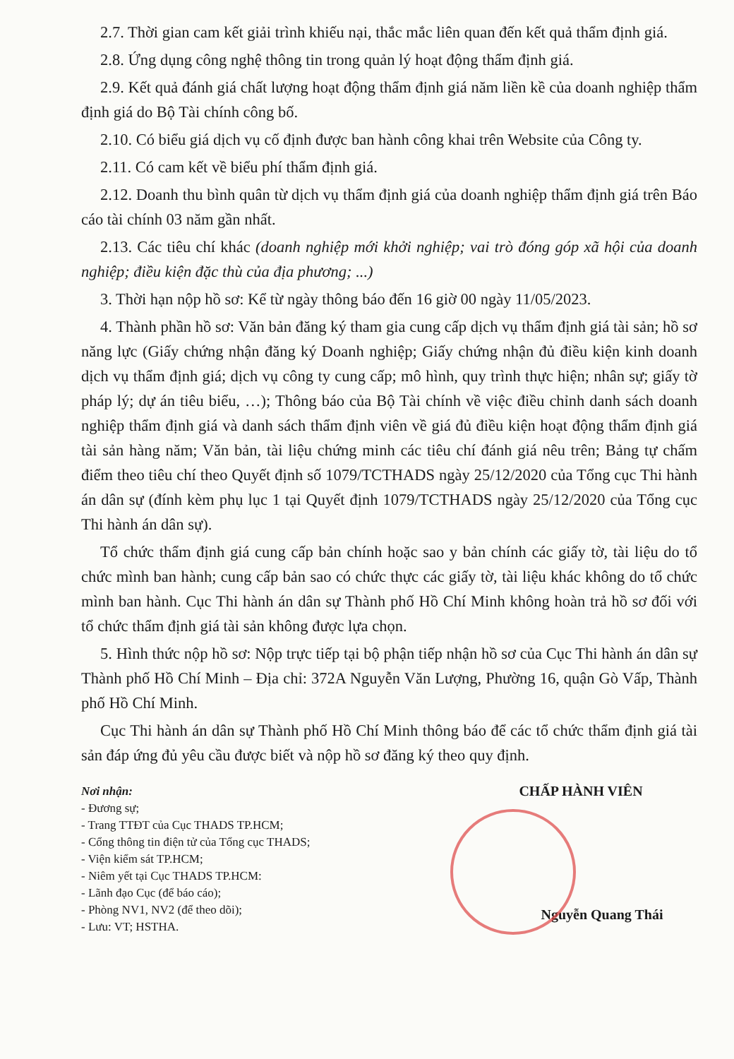2.7. Thời gian cam kết giải trình khiếu nại, thắc mắc liên quan đến kết quả thẩm định giá.
2.8. Ứng dụng công nghệ thông tin trong quản lý hoạt động thẩm định giá.
2.9. Kết quả đánh giá chất lượng hoạt động thẩm định giá năm liền kề của doanh nghiệp thẩm định giá do Bộ Tài chính công bố.
2.10. Có biểu giá dịch vụ cố định được ban hành công khai trên Website của Công ty.
2.11. Có cam kết về biểu phí thẩm định giá.
2.12. Doanh thu bình quân từ dịch vụ thẩm định giá của doanh nghiệp thẩm định giá trên Báo cáo tài chính 03 năm gần nhất.
2.13. Các tiêu chí khác (doanh nghiệp mới khởi nghiệp; vai trò đóng góp xã hội của doanh nghiệp; điều kiện đặc thù của địa phương; ...)
3. Thời hạn nộp hồ sơ: Kể từ ngày thông báo đến 16 giờ 00 ngày 11/05/2023.
4. Thành phần hồ sơ: Văn bản đăng ký tham gia cung cấp dịch vụ thẩm định giá tài sản; hồ sơ năng lực (Giấy chứng nhận đăng ký Doanh nghiệp; Giấy chứng nhận đủ điều kiện kinh doanh dịch vụ thẩm định giá; dịch vụ công ty cung cấp; mô hình, quy trình thực hiện; nhân sự; giấy tờ pháp lý; dự án tiêu biểu, …); Thông báo của Bộ Tài chính về việc điều chỉnh danh sách doanh nghiệp thẩm định giá và danh sách thẩm định viên về giá đủ điều kiện hoạt động thẩm định giá tài sản hàng năm; Văn bản, tài liệu chứng minh các tiêu chí đánh giá nêu trên; Bảng tự chấm điểm theo tiêu chí theo Quyết định số 1079/TCTHADS ngày 25/12/2020 của Tổng cục Thi hành án dân sự (đính kèm phụ lục 1 tại Quyết định 1079/TCTHADS ngày 25/12/2020 của Tổng cục Thi hành án dân sự).
Tổ chức thẩm định giá cung cấp bản chính hoặc sao y bản chính các giấy tờ, tài liệu do tổ chức mình ban hành; cung cấp bản sao có chức thực các giấy tờ, tài liệu khác không do tổ chức mình ban hành. Cục Thi hành án dân sự Thành phố Hồ Chí Minh không hoàn trả hồ sơ đối với tổ chức thẩm định giá tài sản không được lựa chọn.
5. Hình thức nộp hồ sơ: Nộp trực tiếp tại bộ phận tiếp nhận hồ sơ của Cục Thi hành án dân sự Thành phố Hồ Chí Minh – Địa chỉ: 372A Nguyễn Văn Lượng, Phường 16, quận Gò Vấp, Thành phố Hồ Chí Minh.
Cục Thi hành án dân sự Thành phố Hồ Chí Minh thông báo để các tổ chức thẩm định giá tài sản đáp ứng đủ yêu cầu được biết và nộp hồ sơ đăng ký theo quy định.
Nơi nhận:
- Đương sự;
- Trang TTĐT của Cục THADS TP.HCM;
- Cổng thông tin điện tử của Tổng cục THADS;
- Viện kiểm sát TP.HCM;
- Niêm yết tại Cục THADS TP.HCM:
- Lãnh đạo Cục (để báo cáo);
- Phòng NV1, NV2 (để theo dõi);
- Lưu: VT; HSTHA.
CHẤP HÀNH VIÊN
Nguyễn Quang Thái